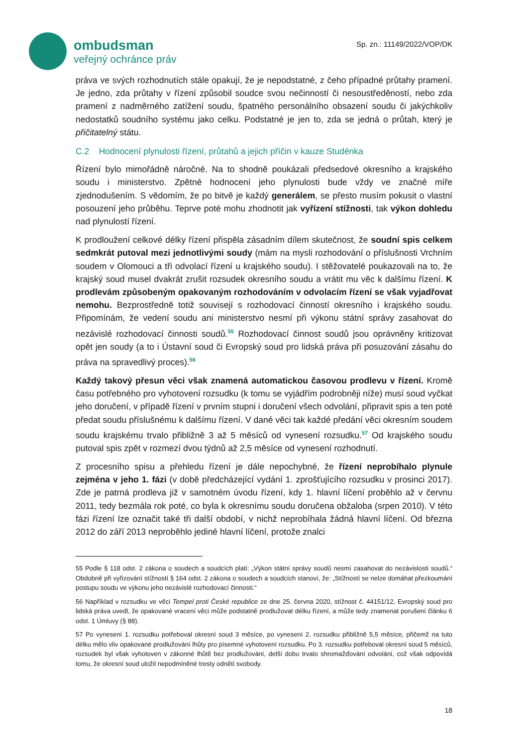ombudsman
veřejný ochránce práv
Sp. zn.: 11149/2022/VOP/DK
práva ve svých rozhodnutích stále opakují, že je nepodstatné, z čeho případné průtahy pramení. Je jedno, zda průtahy v řízení způsobil soudce svou nečinností či nesoustředěností, nebo zda pramení z nadměrného zatížení soudu, špatného personálního obsazení soudu či jakýchkoliv nedostatků soudního systému jako celku. Podstatné je jen to, zda se jedná o průtah, který je přičitatelný státu.
C.2 Hodnocení plynulosti řízení, průtahů a jejich příčin v kauze Studénka
Řízení bylo mimořádně náročné. Na to shodně poukázali předsedové okresního a krajského soudu i ministerstvo. Zpětné hodnocení jeho plynulosti bude vždy ve značné míře zjednodušením. S vědomím, že po bitvě je každý generálem, se přesto musím pokusit o vlastní posouzení jeho průběhu. Teprve poté mohu zhodnotit jak vyřízení stížnosti, tak výkon dohledu nad plynulostí řízení.
K prodloužení celkové délky řízení přispěla zásadním dílem skutečnost, že soudní spis celkem sedmkrát putoval mezi jednotlivými soudy (mám na mysli rozhodování o příslušnosti Vrchním soudem v Olomouci a tři odvolací řízení u krajského soudu). I stěžovatelé poukazovali na to, že krajský soud musel dvakrát zrušit rozsudek okresního soudu a vrátit mu věc k dalšímu řízení. K prodlevám způsobeným opakovaným rozhodováním v odvolacím řízení se však vyjadřovat nemohu. Bezprostředně totiž souvisejí s rozhodovací činností okresního i krajského soudu. Připomínám, že vedení soudu ani ministerstvo nesmí při výkonu státní správy zasahovat do nezávislé rozhodovací činnosti soudů.<sup>55</sup> Rozhodovací činnost soudů jsou oprávněny kritizovat opět jen soudy (a to i Ústavní soud či Evropský soud pro lidská práva při posuzování zásahu do práva na spravedlivý proces).<sup>56</sup>
Každý takový přesun věci však znamená automatickou časovou prodlevu v řízení. Kromě času potřebného pro vyhotovení rozsudku (k tomu se vyjádřím podrobněji níže) musí soud vyčkat jeho doručení, v případě řízení v prvním stupni i doručení všech odvolání, připravit spis a ten poté předat soudu příslušnému k dalšímu řízení. V dané věci tak každé předání věci okresním soudem soudu krajskému trvalo přibližně 3 až 5 měsíců od vynesení rozsudku.<sup>57</sup> Od krajského soudu putoval spis zpět v rozmezí dvou týdnů až 2,5 měsíce od vynesení rozhodnutí.
Z procesního spisu a přehledu řízení je dále nepochybné, že řízení neprobíhalo plynule zejména v jeho 1. fázi (v době předcházející vydání 1. zprošťujícího rozsudku v prosinci 2017). Zde je patrná prodleva již v samotném úvodu řízení, kdy 1. hlavní líčení proběhlo až v červnu 2011, tedy bezmála rok poté, co byla k okresnímu soudu doručena obžaloba (srpen 2010). V této fázi řízení lze označit také tři další období, v nichž neprobíhala žádná hlavní líčení. Od března 2012 do září 2013 neproběhlo jediné hlavní líčení, protože znalci
55 Podle § 118 odst. 2 zákona o soudech a soudcích platí: „Výkon státní správy soudů nesmí zasahovat do nezávislosti soudů.“ Obdobně při vyřizování stížností § 164 odst. 2 zákona o soudech a soudcích stanoví, že: „Stížností se nelze domáhat přezkoumání postupu soudu ve výkonu jeho nezávislé rozhodovací činnosti.“
56 Například v rozsudku ve věci Tempel proti České republice ze dne 25. června 2020, stížnost č. 44151/12, Evropský soud pro lidská práva uvedl, že opakované vracení věci může podstatně prodlužovat délku řízení, a může tedy znamenat porušení článku 6 odst. 1 Úmluvy (§ 88).
57 Po vynesení 1. rozsudku potřeboval okresní soud 3 měsíce, po vynesení 2. rozsudku přibližně 5,5 měsíce, přičemž na tuto délku mělo vliv opakované prodlužování lhůty pro písemné vyhotovení rozsudku. Po 3. rozsudku potřeboval okresní soud 5 měsíců, rozsudek byl však vyhotoven v zákonné lhůtě bez prodlužování, delší dobu trvalo shromažďování odvolání, což však odpovídá tomu, že okresní soud uložil nepodmíněné tresty odnětí svobody.
18